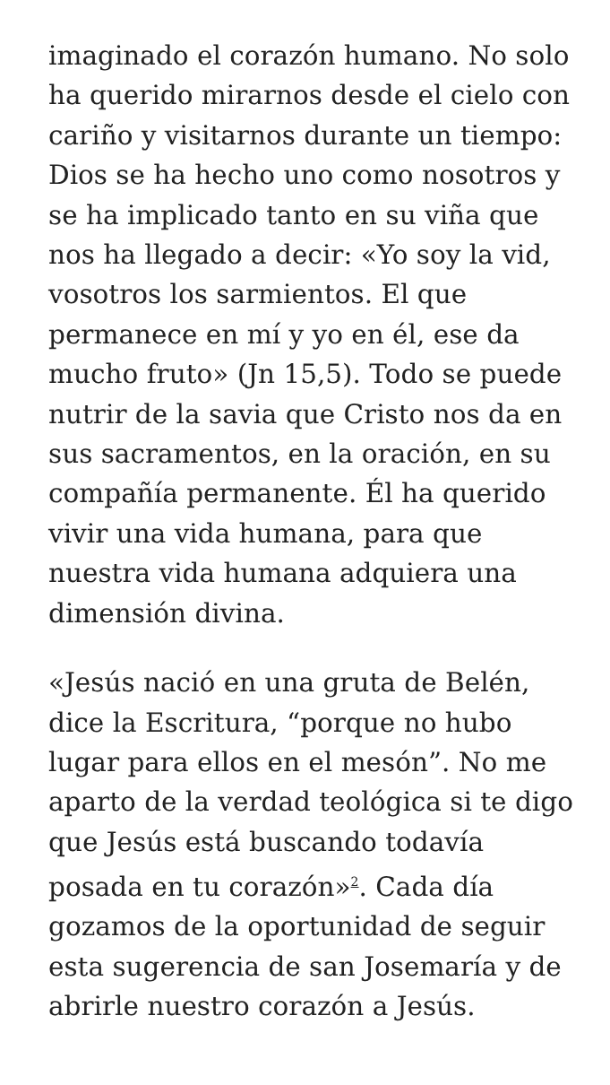imaginado el corazón humano. No solo ha querido mirarnos desde el cielo con cariño y visitarnos durante un tiempo: Dios se ha hecho uno como nosotros y se ha implicado tanto en su viña que nos ha llegado a decir: «Yo soy la vid, vosotros los sarmientos. El que permanece en mí y yo en él, ese da mucho fruto» (Jn 15,5). Todo se puede nutrir de la savia que Cristo nos da en sus sacramentos, en la oración, en su compañía permanente. Él ha querido vivir una vida humana, para que nuestra vida humana adquiera una dimensión divina.
«Jesús nació en una gruta de Belén, dice la Escritura, “porque no hubo lugar para ellos en el mesón”. No me aparto de la verdad teológica si te digo que Jesús está buscando todavía posada en tu corazón»<sup>2</sup>. Cada día gozamos de la oportunidad de seguir esta sugerencia de san Josemaría y de abrirle nuestro corazón a Jesús.